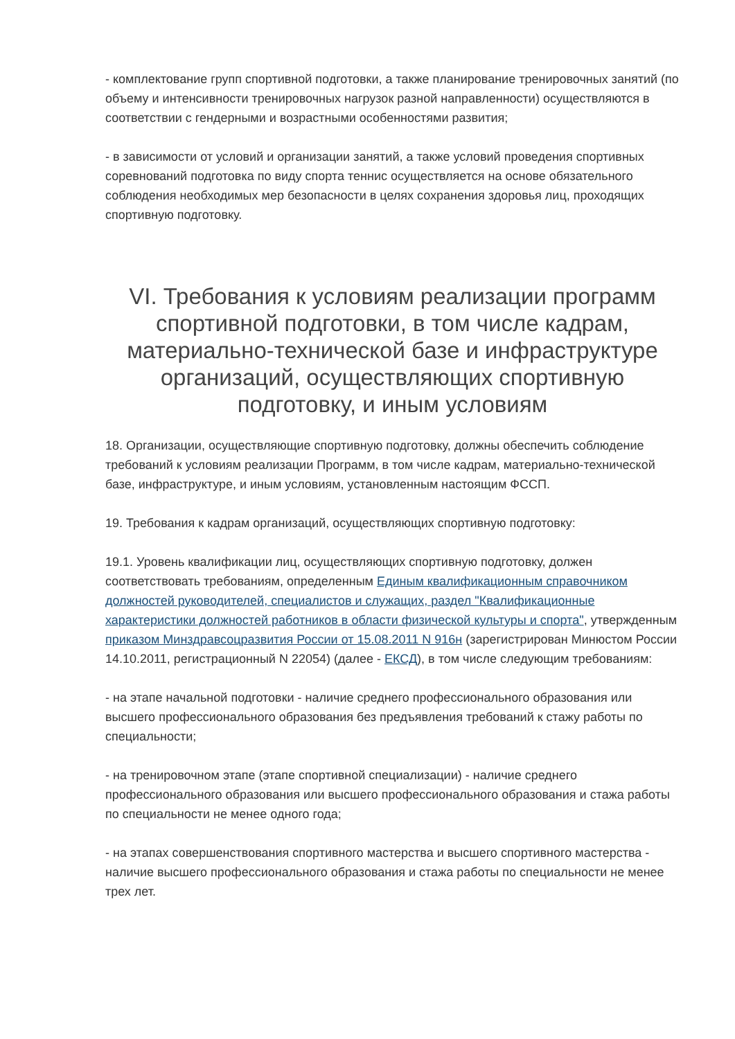- комплектование групп спортивной подготовки, а также планирование тренировочных занятий (по объему и интенсивности тренировочных нагрузок разной направленности) осуществляются в соответствии с гендерными и возрастными особенностями развития;
- в зависимости от условий и организации занятий, а также условий проведения спортивных соревнований подготовка по виду спорта теннис осуществляется на основе обязательного соблюдения необходимых мер безопасности в целях сохранения здоровья лиц, проходящих спортивную подготовку.
VI. Требования к условиям реализации программ спортивной подготовки, в том числе кадрам, материально-технической базе и инфраструктуре организаций, осуществляющих спортивную подготовку, и иным условиям
18. Организации, осуществляющие спортивную подготовку, должны обеспечить соблюдение требований к условиям реализации Программ, в том числе кадрам, материально-технической базе, инфраструктуре, и иным условиям, установленным настоящим ФССП.
19. Требования к кадрам организаций, осуществляющих спортивную подготовку:
19.1. Уровень квалификации лиц, осуществляющих спортивную подготовку, должен соответствовать требованиям, определенным Единым квалификационным справочником должностей руководителей, специалистов и служащих, раздел "Квалификационные характеристики должностей работников в области физической культуры и спорта", утвержденным приказом Минздравсоцразвития России от 15.08.2011 N 916н (зарегистрирован Минюстом России 14.10.2011, регистрационный N 22054) (далее - ЕКСД), в том числе следующим требованиям:
- на этапе начальной подготовки - наличие среднего профессионального образования или высшего профессионального образования без предъявления требований к стажу работы по специальности;
- на тренировочном этапе (этапе спортивной специализации) - наличие среднего профессионального образования или высшего профессионального образования и стажа работы по специальности не менее одного года;
- на этапах совершенствования спортивного мастерства и высшего спортивного мастерства - наличие высшего профессионального образования и стажа работы по специальности не менее трех лет.